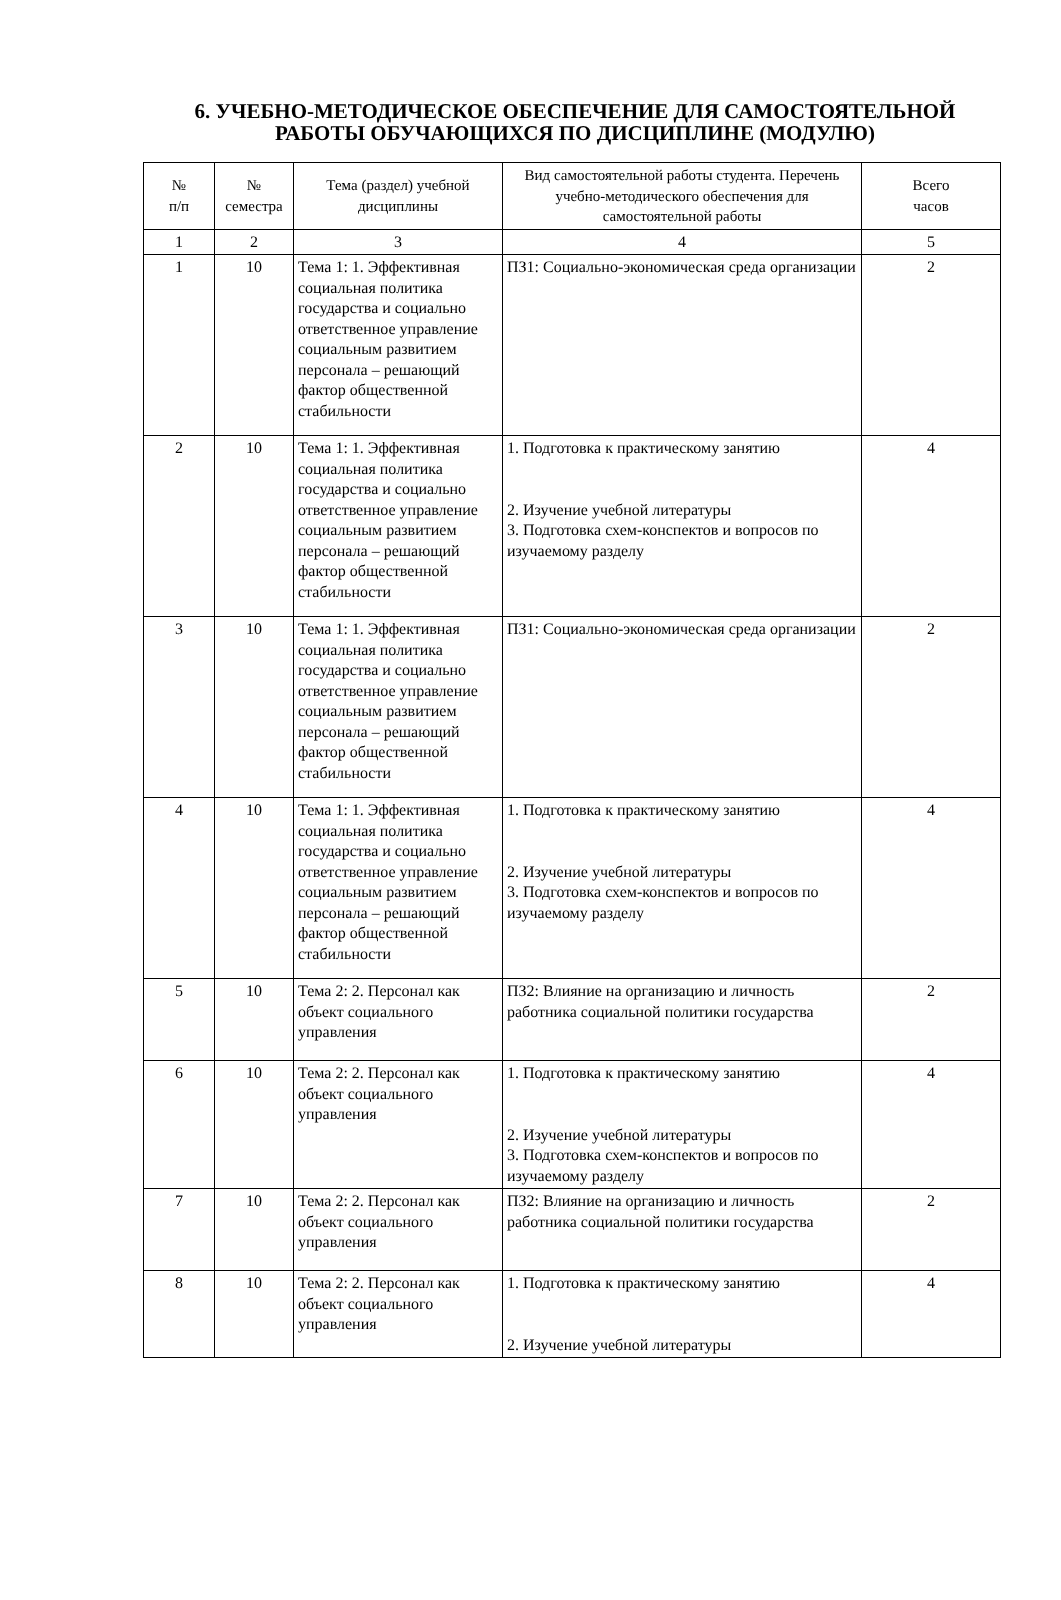6. УЧЕБНО-МЕТОДИЧЕСКОЕ ОБЕСПЕЧЕНИЕ ДЛЯ САМОСТОЯТЕЛЬНОЙ РАБОТЫ ОБУЧАЮЩИХСЯ ПО ДИСЦИПЛИНЕ (МОДУЛЮ)
| № п/п | № семестра | Тема (раздел) учебной дисциплины | Вид самостоятельной работы студента. Перечень учебно-методического обеспечения для самостоятельной работы | Всего часов |
| --- | --- | --- | --- | --- |
| 1 | 2 | 3 | 4 | 5 |
| 1 | 10 | Тема 1: 1. Эффективная социальная политика государства и социально ответственное управление социальным развитием персонала – решающий фактор общественной стабильности | ПЗ1: Социально-экономическая среда организации | 2 |
| 2 | 10 | Тема 1: 1. Эффективная социальная политика государства и социально ответственное управление социальным развитием персонала – решающий фактор общественной стабильности | 1. Подготовка к практическому занятию 2. Изучение учебной литературы 3. Подготовка схем-конспектов и вопросов по изучаемому разделу | 4 |
| 3 | 10 | Тема 1: 1. Эффективная социальная политика государства и социально ответственное управление социальным развитием персонала – решающий фактор общественной стабильности | ПЗ1: Социально-экономическая среда организации | 2 |
| 4 | 10 | Тема 1: 1. Эффективная социальная политика государства и социально ответственное управление социальным развитием персонала – решающий фактор общественной стабильности | 1. Подготовка к практическому занятию 2. Изучение учебной литературы 3. Подготовка схем-конспектов и вопросов по изучаемому разделу | 4 |
| 5 | 10 | Тема 2: 2. Персонал как объект социального управления | ПЗ2: Влияние на организацию и личность работника социальной политики государства | 2 |
| 6 | 10 | Тема 2: 2. Персонал как объект социального управления | 1. Подготовка к практическому занятию 2. Изучение учебной литературы 3. Подготовка схем-конспектов и вопросов по изучаемому разделу | 4 |
| 7 | 10 | Тема 2: 2. Персонал как объект социального управления | ПЗ2: Влияние на организацию и личность работника социальной политики государства | 2 |
| 8 | 10 | Тема 2: 2. Персонал как объект социального управления | 1. Подготовка к практическому занятию 2. Изучение учебной литературы | 4 |